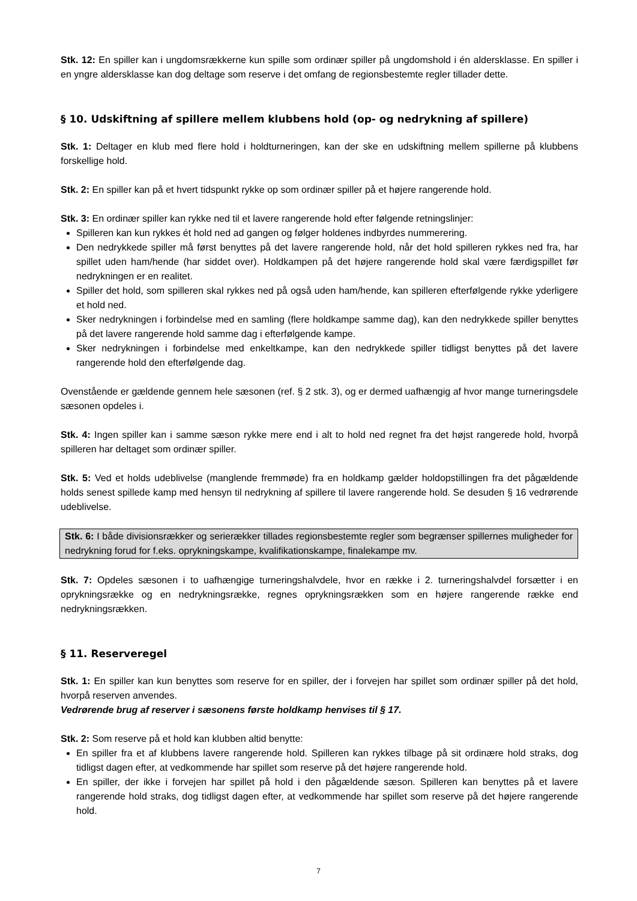Stk. 12: En spiller kan i ungdomsrækkerne kun spille som ordinær spiller på ungdomshold i én aldersklasse. En spiller i en yngre aldersklasse kan dog deltage som reserve i det omfang de regionsbestemte regler tillader dette.
§ 10. Udskiftning af spillere mellem klubbens hold (op- og nedrykning af spillere)
Stk. 1: Deltager en klub med flere hold i holdturneringen, kan der ske en udskiftning mellem spillerne på klubbens forskellige hold.
Stk. 2: En spiller kan på et hvert tidspunkt rykke op som ordinær spiller på et højere rangerende hold.
Stk. 3: En ordinær spiller kan rykke ned til et lavere rangerende hold efter følgende retningslinjer:
Spilleren kan kun rykkes ét hold ned ad gangen og følger holdenes indbyrdes nummerering.
Den nedrykkede spiller må først benyttes på det lavere rangerende hold, når det hold spilleren rykkes ned fra, har spillet uden ham/hende (har siddet over). Holdkampen på det højere rangerende hold skal være færdigspillet før nedrykningen er en realitet.
Spiller det hold, som spilleren skal rykkes ned på også uden ham/hende, kan spilleren efterfølgende rykke yderligere et hold ned.
Sker nedrykningen i forbindelse med en samling (flere holdkampe samme dag), kan den nedrykkede spiller benyttes på det lavere rangerende hold samme dag i efterfølgende kampe.
Sker nedrykningen i forbindelse med enkeltkampe, kan den nedrykkede spiller tidligst benyttes på det lavere rangerende hold den efterfølgende dag.
Ovenstående er gældende gennem hele sæsonen (ref. § 2 stk. 3), og er dermed uafhængig af hvor mange turneringsdele sæsonen opdeles i.
Stk. 4: Ingen spiller kan i samme sæson rykke mere end i alt to hold ned regnet fra det højst rangerede hold, hvorpå spilleren har deltaget som ordinær spiller.
Stk. 5: Ved et holds udeblivelse (manglende fremmøde) fra en holdkamp gælder holdopstillingen fra det pågældende holds senest spillede kamp med hensyn til nedrykning af spillere til lavere rangerende hold. Se desuden § 16 vedrørende udeblivelse.
Stk. 6: I både divisionsrækker og serierækker tillades regionsbestemte regler som begrænser spillernes muligheder for nedrykning forud for f.eks. oprykningskampe, kvalifikationskampe, finalekampe mv.
Stk. 7: Opdeles sæsonen i to uafhængige turneringshalvdele, hvor en række i 2. turneringshalvdel forsætter i en oprykningsrække og en nedrykningsrække, regnes oprykningsrækken som en højere rangerende række end nedrykningsrækken.
§ 11. Reserveregel
Stk. 1: En spiller kan kun benyttes som reserve for en spiller, der i forvejen har spillet som ordinær spiller på det hold, hvorpå reserven anvendes.
Vedrørende brug af reserver i sæsonens første holdkamp henvises til § 17.
Stk. 2: Som reserve på et hold kan klubben altid benytte:
En spiller fra et af klubbens lavere rangerende hold. Spilleren kan rykkes tilbage på sit ordinære hold straks, dog tidligst dagen efter, at vedkommende har spillet som reserve på det højere rangerende hold.
En spiller, der ikke i forvejen har spillet på hold i den pågældende sæson. Spilleren kan benyttes på et lavere rangerende hold straks, dog tidligst dagen efter, at vedkommende har spillet som reserve på det højere rangerende hold.
7